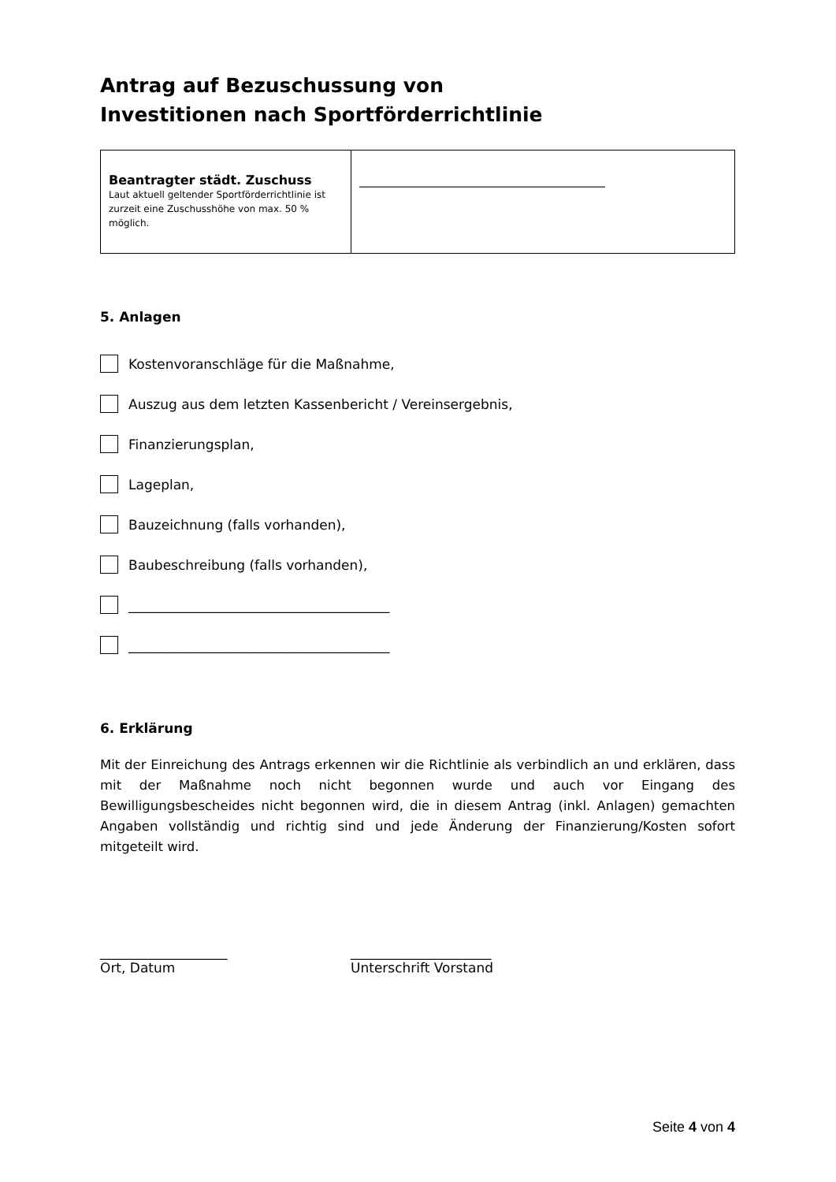Antrag auf Bezuschussung von
Investitionen nach Sportförderrichtlinie
| Beantragter städt. Zuschuss Laut aktuell geltender Sportförderrichtlinie ist zurzeit eine Zuschusshöhe von max. 50 % möglich. | _______________________________________ |
5. Anlagen
Kostenvoranschläge für die Maßnahme,
Auszug aus dem letzten Kassenbericht / Vereinsergebnis,
Finanzierungsplan,
Lageplan,
Bauzeichnung (falls vorhanden),
Baubeschreibung (falls vorhanden),
_______________________________________
_______________________________________
6. Erklärung
Mit der Einreichung des Antrags erkennen wir die Richtlinie als verbindlich an und erklären, dass mit der Maßnahme noch nicht begonnen wurde und auch vor Eingang des Bewilligungsbescheides nicht begonnen wird, die in diesem Antrag (inkl. Anlagen) gemachten Angaben vollständig und richtig sind und jede Änderung der Finanzierung/Kosten sofort mitgeteilt wird.
___________________
Ort, Datum
_____________________
Unterschrift Vorstand
Seite 4 von 4